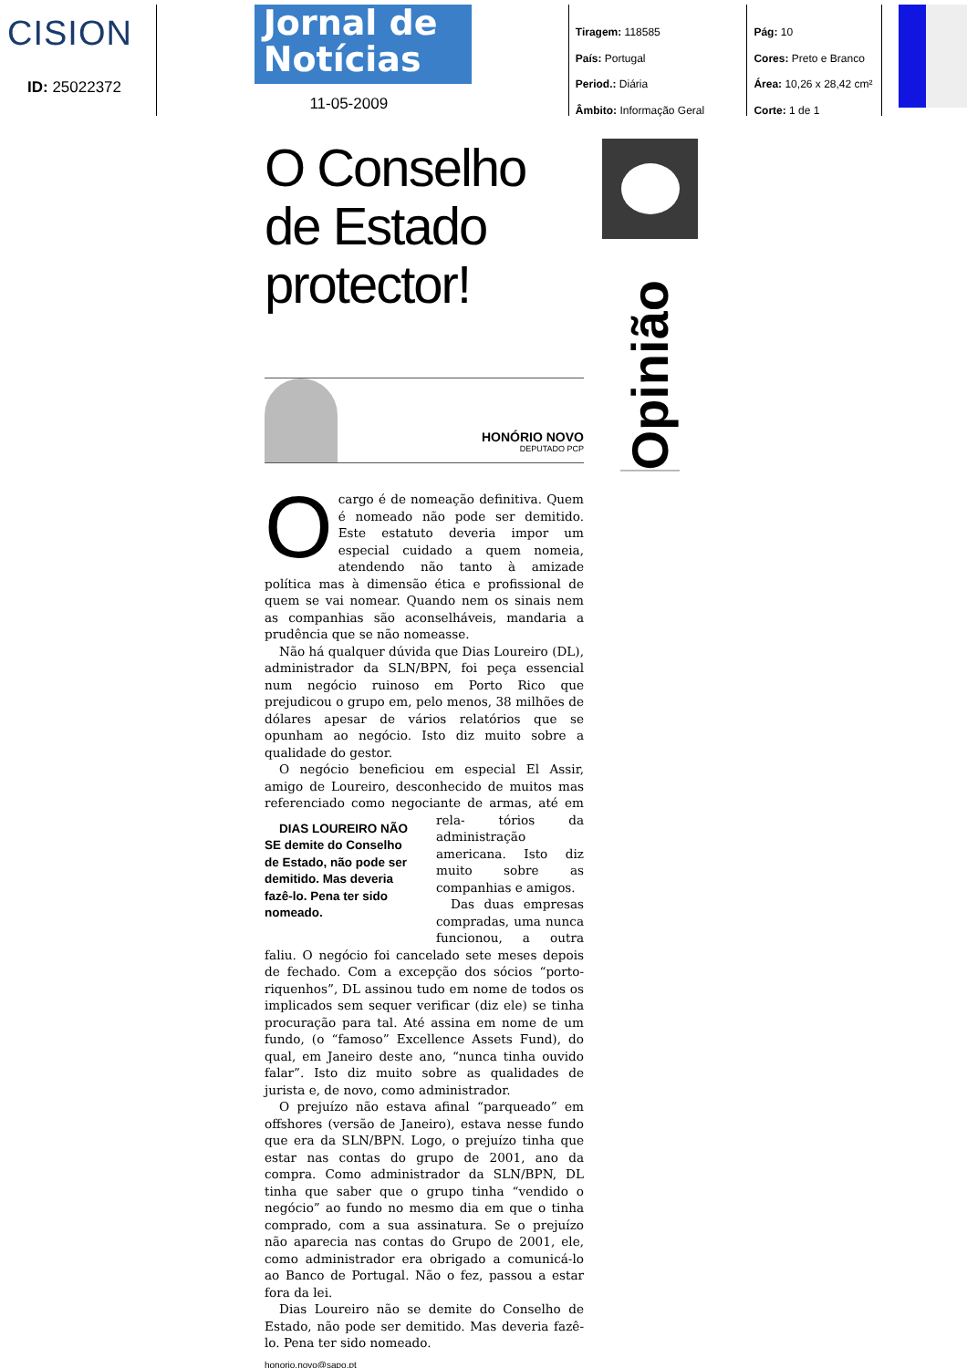CISION
ID: 25022372
Jornal de
Notícias
11-05-2009
Tiragem: 118585
País: Portugal
Period.: Diária
Âmbito: Informação Geral
Pág: 10
Cores: Preto e Branco
Área: 10,26 x 28,42 cm²
Corte: 1 de 1
O Conselho
de Estado
protector!
HONÓRIO NOVO
DEPUTADO PCP
O cargo é de nomeação definitiva. Quem é nomeado não pode ser demitido. Este estatuto deveria impor um especial cuidado a quem nomeia, atendendo não tanto à amizade política mas à dimensão ética e profissional de quem se vai nomear. Quando nem os sinais nem as companhias são aconselháveis, mandaria a prudência que se não nomeasse.
Não há qualquer dúvida que Dias Loureiro (DL), administrador da SLN/BPN, foi peça essencial num negócio ruinoso em Porto Rico que prejudicou o grupo em, pelo menos, 38 milhões de dólares apesar de vários relatórios que se opunham ao negócio. Isto diz muito sobre a qualidade do gestor.
O negócio beneficiou em especial El Assir, amigo de Loureiro, desconhecido de muitos mas referenciado como negociante de armas, até em rela- DIAS LOUREIRO NÃO SE demite do Conselho de Estado, não pode ser demitido. Mas deveria fazê-lo. Pena ter sido nomeado. tórios da administração americana. Isto diz muito sobre as companhias e amigos.
Das duas empresas compradas, uma nunca funcionou, a outra faliu. O negócio foi cancelado sete meses depois de fechado. Com a excepção dos sócios “porto-riquenhos”, DL assinou tudo em nome de todos os implicados sem sequer verificar (diz ele) se tinha procuração para tal. Até assina em nome de um fundo, (o “famoso” Excellence Assets Fund), do qual, em Janeiro deste ano, “nunca tinha ouvido falar”. Isto diz muito sobre as qualidades de jurista e, de novo, como administrador.
O prejuízo não estava afinal “parqueado” em offshores (versão de Janeiro), estava nesse fundo que era da SLN/BPN. Logo, o prejuízo tinha que estar nas contas do grupo de 2001, ano da compra. Como administrador da SLN/BPN, DL tinha que saber que o grupo tinha “vendido o negócio” ao fundo no mesmo dia em que o tinha comprado, com a sua assinatura. Se o prejuízo não aparecia nas contas do Grupo de 2001, ele, como administrador era obrigado a comunicá-lo ao Banco de Portugal. Não o fez, passou a estar fora da lei.
Dias Loureiro não se demite do Conselho de Estado, não pode ser demitido. Mas deveria fazê-lo. Pena ter sido nomeado.
honorio.novo@sapo.pt
Opinião